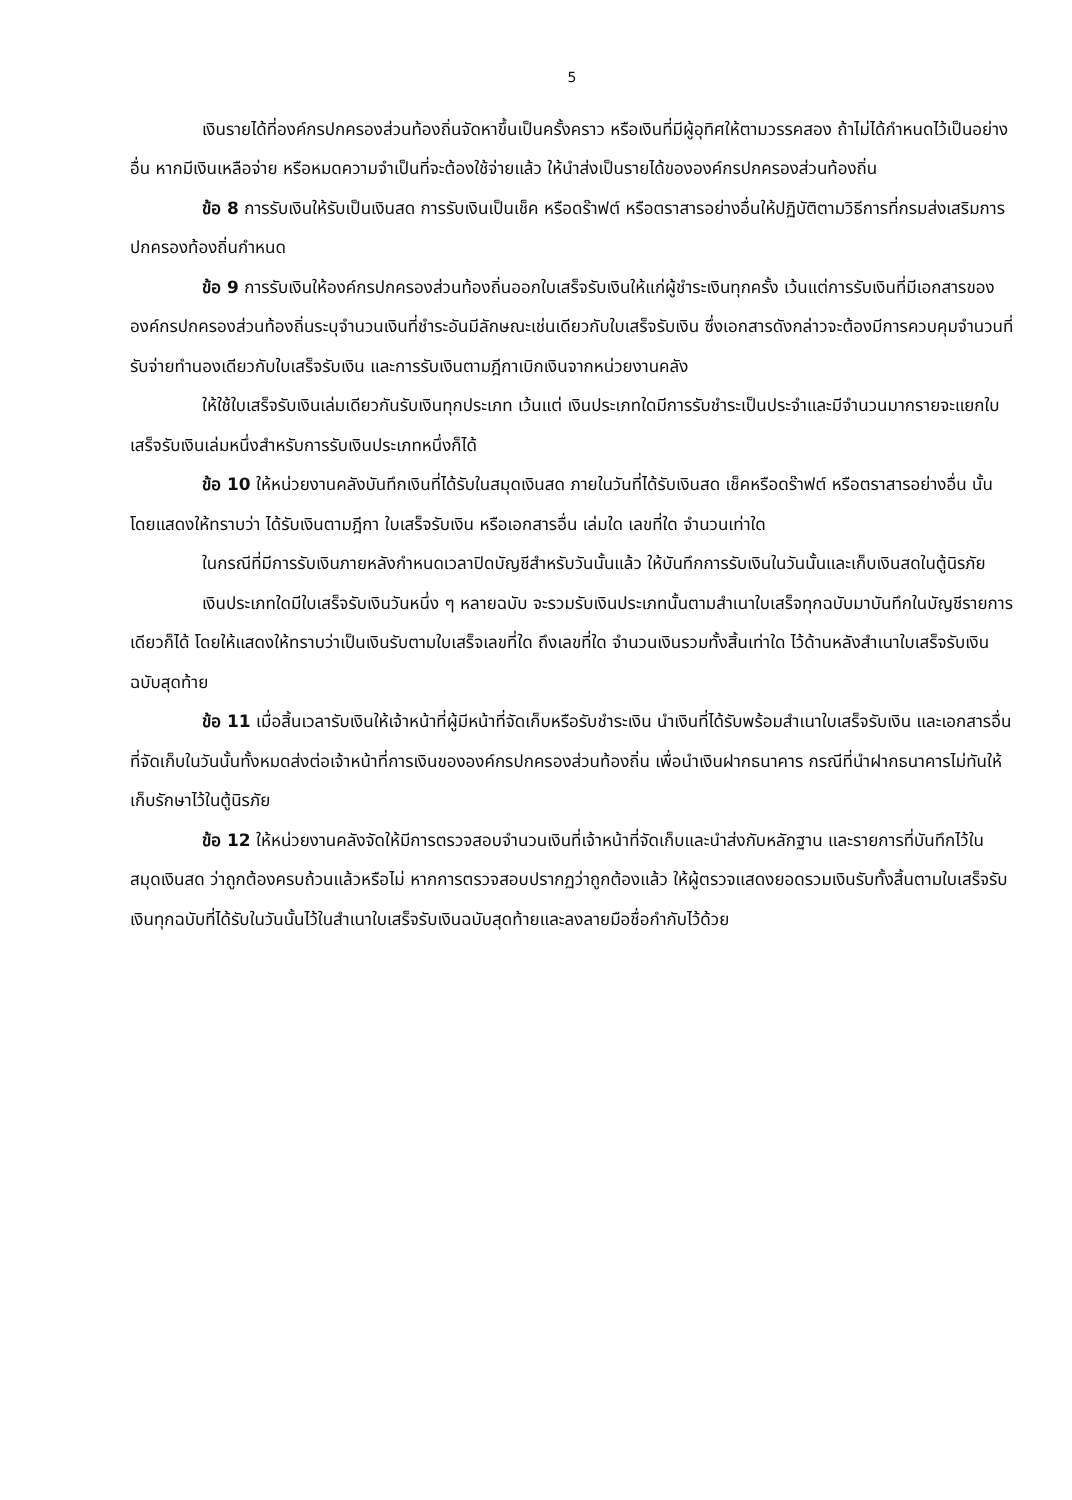5
เงินรายได้ที่องค์กรปกครองส่วนท้องถิ่นจัดหาขึ้นเป็นครั้งคราว หรือเงินที่มีผู้อุทิศให้ตามวรรคสอง ถ้าไม่ได้กำหนดไว้เป็นอย่างอื่น หากมีเงินเหลือจ่าย หรือหมดความจำเป็นที่จะต้องใช้จ่ายแล้ว ให้นำส่งเป็นรายได้ขององค์กรปกครองส่วนท้องถิ่น
ข้อ 8 การรับเงินให้รับเป็นเงินสด การรับเงินเป็นเช็ค หรือดร๊าฟต์ หรือตราสารอย่างอื่นให้ปฏิบัติตามวิธีการที่กรมส่งเสริมการปกครองท้องถิ่นกำหนด
ข้อ 9 การรับเงินให้องค์กรปกครองส่วนท้องถิ่นออกใบเสร็จรับเงินให้แก่ผู้ชำระเงินทุกครั้ง เว้นแต่การรับเงินที่มีเอกสารขององค์กรปกครองส่วนท้องถิ่นระบุจำนวนเงินที่ชำระอันมีลักษณะเช่นเดียวกับใบเสร็จรับเงิน ซึ่งเอกสารดังกล่าวจะต้องมีการควบคุมจำนวนที่รับจ่ายทำนองเดียวกับใบเสร็จรับเงิน และการรับเงินตามฎีกาเบิกเงินจากหน่วยงานคลัง
ให้ใช้ใบเสร็จรับเงินเล่มเดียวกันรับเงินทุกประเภท เว้นแต่ เงินประเภทใดมีการรับชำระเป็นประจำและมีจำนวนมากรายจะแยกใบเสร็จรับเงินเล่มหนึ่งสำหรับการรับเงินประเภทหนึ่งก็ได้
ข้อ 10 ให้หน่วยงานคลังบันทึกเงินที่ได้รับในสมุดเงินสด ภายในวันที่ได้รับเงินสด เช็คหรือดร๊าฟต์ หรือตราสารอย่างอื่น นั้น โดยแสดงให้ทราบว่า ได้รับเงินตามฎีกา ใบเสร็จรับเงิน หรือเอกสารอื่น เล่มใด เลขที่ใด จำนวนเท่าใด
ในกรณีที่มีการรับเงินภายหลังกำหนดเวลาปิดบัญชีสำหรับวันนั้นแล้ว ให้บันทึกการรับเงินในวันนั้นและเก็บเงินสดในตู้นิรภัย
เงินประเภทใดมีใบเสร็จรับเงินวันหนึ่ง ๆ หลายฉบับ จะรวมรับเงินประเภทนั้นตามสำเนาใบเสร็จทุกฉบับมาบันทึกในบัญชีรายการเดียวก็ได้ โดยให้แสดงให้ทราบว่าเป็นเงินรับตามใบเสร็จเลขที่ใด ถึงเลขที่ใด จำนวนเงินรวมทั้งสิ้นเท่าใด ไว้ด้านหลังสำเนาใบเสร็จรับเงินฉบับสุดท้าย
ข้อ 11 เมื่อสิ้นเวลารับเงินให้เจ้าหน้าที่ผู้มีหน้าที่จัดเก็บหรือรับชำระเงิน นำเงินที่ได้รับพร้อมสำเนาใบเสร็จรับเงิน และเอกสารอื่นที่จัดเก็บในวันนั้นทั้งหมดส่งต่อเจ้าหน้าที่การเงินขององค์กรปกครองส่วนท้องถิ่น เพื่อนำเงินฝากธนาคาร กรณีที่นำฝากธนาคารไม่ทันให้เก็บรักษาไว้ในตู้นิรภัย
ข้อ 12 ให้หน่วยงานคลังจัดให้มีการตรวจสอบจำนวนเงินที่เจ้าหน้าที่จัดเก็บและนำส่งกับหลักฐาน และรายการที่บันทึกไว้ในสมุดเงินสด ว่าถูกต้องครบถ้วนแล้วหรือไม่ หากการตรวจสอบปรากฏว่าถูกต้องแล้ว ให้ผู้ตรวจแสดงยอดรวมเงินรับทั้งสิ้นตามใบเสร็จรับเงินทุกฉบับที่ได้รับในวันนั้นไว้ในสำเนาใบเสร็จรับเงินฉบับสุดท้ายและลงลายมือชื่อกำกับไว้ด้วย